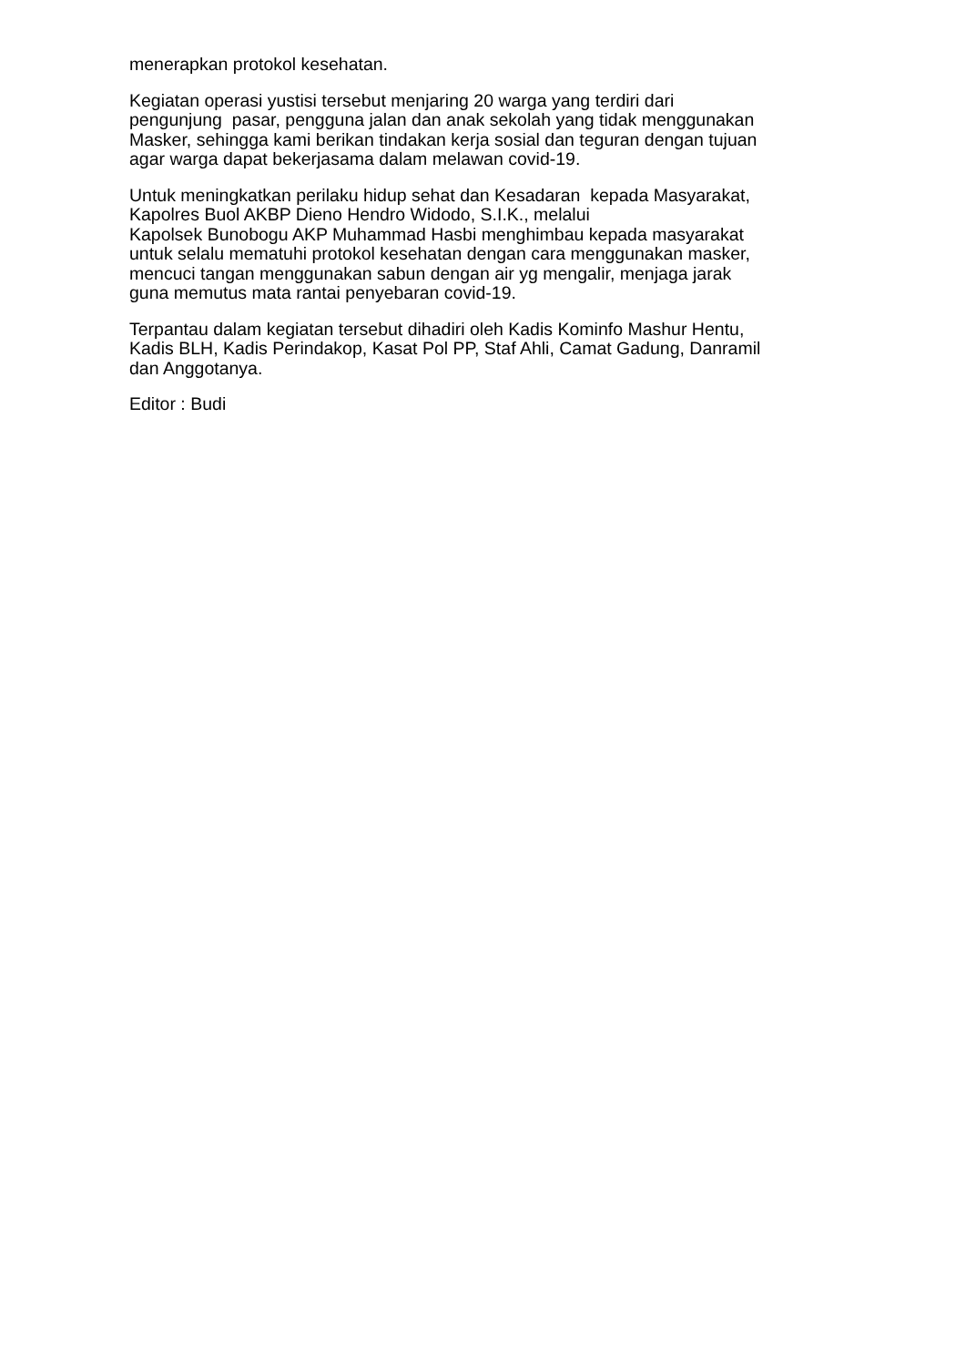menerapkan protokol kesehatan.
Kegiatan operasi yustisi tersebut menjaring 20 warga yang terdiri dari
pengunjung pasar, pengguna jalan dan anak sekolah yang tidak menggunakan
Masker, sehingga kami berikan tindakan kerja sosial dan teguran dengan tujuan
agar warga dapat bekerjasama dalam melawan covid-19.
Untuk meningkatkan perilaku hidup sehat dan Kesadaran kepada Masyarakat,
Kapolres Buol AKBP Dieno Hendro Widodo, S.I.K., melalui
Kapolsek Bunobogu AKP Muhammad Hasbi menghimbau kepada masyarakat
untuk selalu mematuhi protokol kesehatan dengan cara menggunakan masker,
mencuci tangan menggunakan sabun dengan air yg mengalir, menjaga jarak
guna memutus mata rantai penyebaran covid-19.
Terpantau dalam kegiatan tersebut dihadiri oleh Kadis Kominfo Mashur Hentu,
Kadis BLH, Kadis Perindakop, Kasat Pol PP, Staf Ahli, Camat Gadung, Danramil
dan Anggotanya.
Editor : Budi